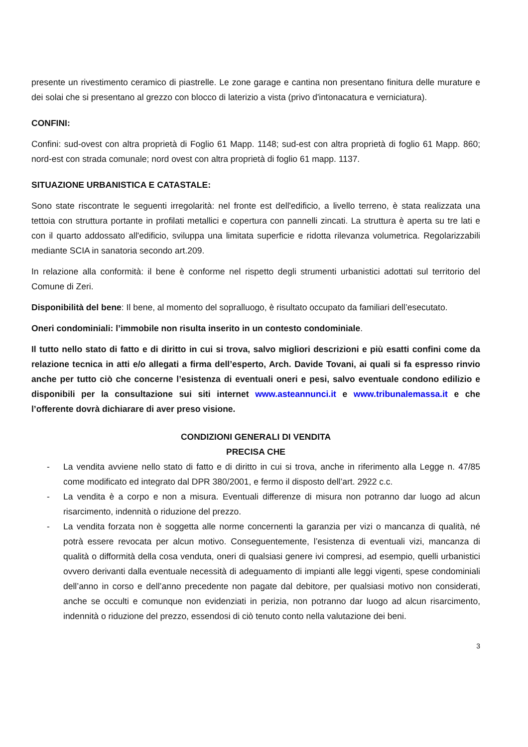presente un rivestimento ceramico di piastrelle. Le zone garage e cantina non presentano finitura delle murature e dei solai che si presentano al grezzo con blocco di laterizio a vista (privo d'intonacatura e verniciatura).
CONFINI:
Confini: sud-ovest con altra proprietà di Foglio 61 Mapp. 1148; sud-est con altra proprietà di foglio 61 Mapp. 860; nord-est con strada comunale; nord ovest con altra proprietà di foglio 61 mapp. 1137.
SITUAZIONE URBANISTICA E CATASTALE:
Sono state riscontrate le seguenti irregolarità: nel fronte est dell'edificio, a livello terreno, è stata realizzata una tettoia con struttura portante in profilati metallici e copertura con pannelli zincati. La struttura è aperta su tre lati e con il quarto addossato all'edificio, sviluppa una limitata superficie e ridotta rilevanza volumetrica. Regolarizzabili mediante SCIA in sanatoria secondo art.209.
In relazione alla conformità: il bene è conforme nel rispetto degli strumenti urbanistici adottati sul territorio del Comune di Zeri.
Disponibilità del bene: Il bene, al momento del sopralluogo, è risultato occupato da familiari dell’esecutato.
Oneri condominiali: l’immobile non risulta inserito in un contesto condominiale.
Il tutto nello stato di fatto e di diritto in cui si trova, salvo migliori descrizioni e più esatti confini come da relazione tecnica in atti e/o allegati a firma dell’esperto, Arch. Davide Tovani, ai quali si fa espresso rinvio anche per tutto ciò che concerne l’esistenza di eventuali oneri e pesi, salvo eventuale condono edilizio e disponibili per la consultazione sui siti internet www.asteannunci.it e www.tribunalemassa.it e che l’offerente dovrà dichiarare di aver preso visione.
CONDIZIONI GENERALI DI VENDITA
PRECISA CHE
- La vendita avviene nello stato di fatto e di diritto in cui si trova, anche in riferimento alla Legge n. 47/85 come modificato ed integrato dal DPR 380/2001, e fermo il disposto dell’art. 2922 c.c.
- La vendita è a corpo e non a misura. Eventuali differenze di misura non potranno dar luogo ad alcun risarcimento, indennità o riduzione del prezzo.
- La vendita forzata non è soggetta alle norme concernenti la garanzia per vizi o mancanza di qualità, né potrà essere revocata per alcun motivo. Conseguentemente, l’esistenza di eventuali vizi, mancanza di qualità o difformità della cosa venduta, oneri di qualsiasi genere ivi compresi, ad esempio, quelli urbanistici ovvero derivanti dalla eventuale necessità di adeguamento di impianti alle leggi vigenti, spese condominiali dell’anno in corso e dell’anno precedente non pagate dal debitore, per qualsiasi motivo non considerati, anche se occulti e comunque non evidenziati in perizia, non potranno dar luogo ad alcun risarcimento, indennità o riduzione del prezzo, essendosi di ciò tenuto conto nella valutazione dei beni.
3